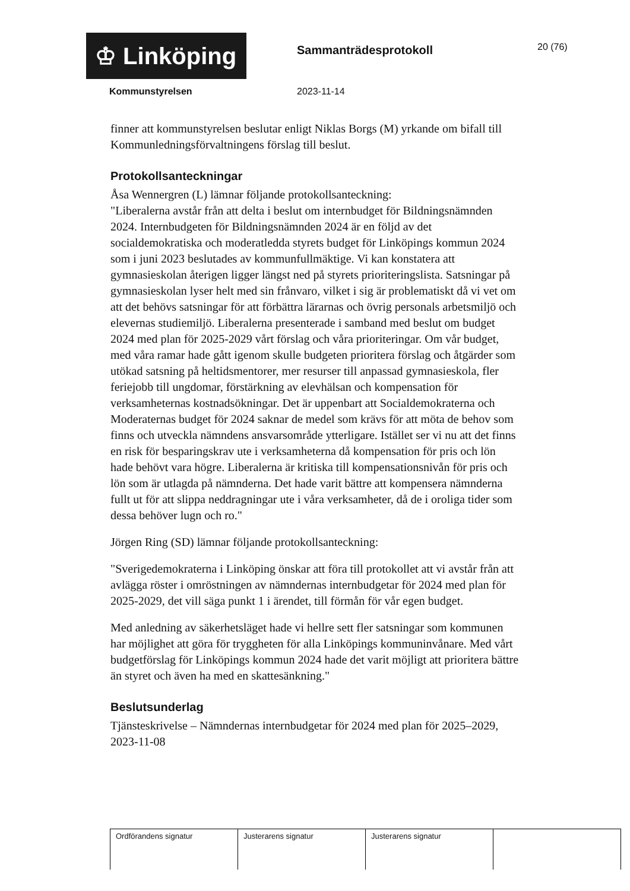♔ Linköping
Sammanträdesprotokoll
20 (76)
Kommunstyrelsen 2023-11-14
finner att kommunstyrelsen beslutar enligt Niklas Borgs (M) yrkande om bifall till Kommunledningsförvaltningens förslag till beslut.
Protokollsanteckningar
Åsa Wennergren (L) lämnar följande protokollsanteckning:
"Liberalerna avstår från att delta i beslut om internbudget för Bildningsnämnden 2024. Internbudgeten för Bildningsnämnden 2024 är en följd av det socialdemokratiska och moderatledda styrets budget för Linköpings kommun 2024 som i juni 2023 beslutades av kommunfullmäktige. Vi kan konstatera att gymnasieskolan återigen ligger längst ned på styrets prioriteringslista. Satsningar på gymnasieskolan lyser helt med sin frånvaro, vilket i sig är problematiskt då vi vet om att det behövs satsningar för att förbättra lärarnas och övrig personals arbetsmiljö och elevernas studiemiljö. Liberalerna presenterade i samband med beslut om budget 2024 med plan för 2025-2029 vårt förslag och våra prioriteringar. Om vår budget, med våra ramar hade gått igenom skulle budgeten prioritera förslag och åtgärder som utökad satsning på heltidsmentorer, mer resurser till anpassad gymnasieskola, fler feriejobb till ungdomar, förstärkning av elevhälsan och kompensation för verksamheternas kostnadsökningar. Det är uppenbart att Socialdemokraterna och Moderaternas budget för 2024 saknar de medel som krävs för att möta de behov som finns och utveckla nämndens ansvarsområde ytterligare. Istället ser vi nu att det finns en risk för besparingskrav ute i verksamheterna då kompensation för pris och lön hade behövt vara högre. Liberalerna är kritiska till kompensationsnivån för pris och lön som är utlagda på nämnderna. Det hade varit bättre att kompensera nämnderna fullt ut för att slippa neddragningar ute i våra verksamheter, då de i oroliga tider som dessa behöver lugn och ro."
Jörgen Ring (SD) lämnar följande protokollsanteckning:
"Sverigedemokraterna i Linköping önskar att föra till protokollet att vi avstår från att avlägga röster i omröstningen av nämndernas internbudgetar för 2024 med plan för 2025-2029, det vill säga punkt 1 i ärendet, till förmån för vår egen budget.
Med anledning av säkerhetsläget hade vi hellre sett fler satsningar som kommunen har möjlighet att göra för tryggheten för alla Linköpings kommuninvånare. Med vårt budgetförslag för Linköpings kommun 2024 hade det varit möjligt att prioritera bättre än styret och även ha med en skattesänkning."
Beslutsunderlag
Tjänsteskrivelse – Nämndernas internbudgetar för 2024 med plan för 2025–2029, 2023-11-08
| Ordförandens signatur | Justerarens signatur | Justerarens signatur | |